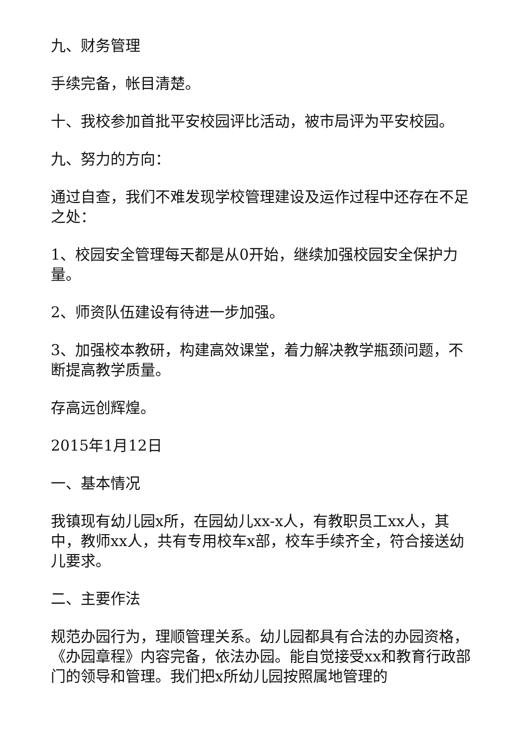九、财务管理
手续完备，帐目清楚。
十、我校参加首批平安校园评比活动，被市局评为平安校园。
九、努力的方向：
通过自查，我们不难发现学校管理建设及运作过程中还存在不足之处：
1、校园安全管理每天都是从0开始，继续加强校园安全保护力量。
2、师资队伍建设有待进一步加强。
3、加强校本教研，构建高效课堂，着力解决教学瓶颈问题，不断提高教学质量。
存高远创辉煌。
2015年1月12日
一、基本情况
我镇现有幼儿园x所，在园幼儿xx-x人，有教职员工xx人，其中，教师xx人，共有专用校车x部，校车手续齐全，符合接送幼儿要求。
二、主要作法
规范办园行为，理顺管理关系。幼儿园都具有合法的办园资格，《办园章程》内容完备，依法办园。能自觉接受xx和教育行政部门的领导和管理。我们把x所幼儿园按照属地管理的